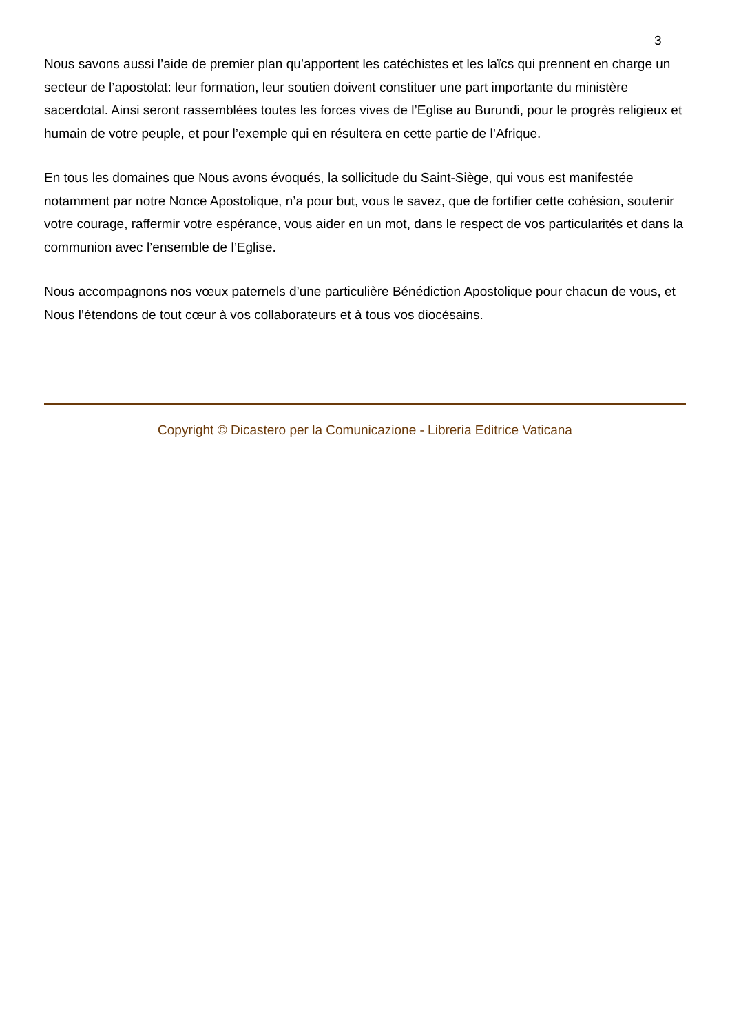3
Nous savons aussi l’aide de premier plan qu’apportent les catéchistes et les laïcs qui prennent en charge un secteur de l’apostolat: leur formation, leur soutien doivent constituer une part importante du ministère sacerdotal. Ainsi seront rassemblées toutes les forces vives de l’Eglise au Burundi, pour le progrès religieux et humain de votre peuple, et pour l’exemple qui en résultera en cette partie de l’Afrique.
En tous les domaines que Nous avons évoqués, la sollicitude du Saint-Siège, qui vous est manifestée notamment par notre Nonce Apostolique, n’a pour but, vous le savez, que de fortifier cette cohésion, soutenir votre courage, raffermir votre espérance, vous aider en un mot, dans le respect de vos particularités et dans la communion avec l’ensemble de l’Eglise.
Nous accompagnons nos vœux paternels d’une particulière Bénédiction Apostolique pour chacun de vous, et Nous l’étendons de tout cœur à vos collaborateurs et à tous vos diocésains.
Copyright © Dicastero per la Comunicazione - Libreria Editrice Vaticana